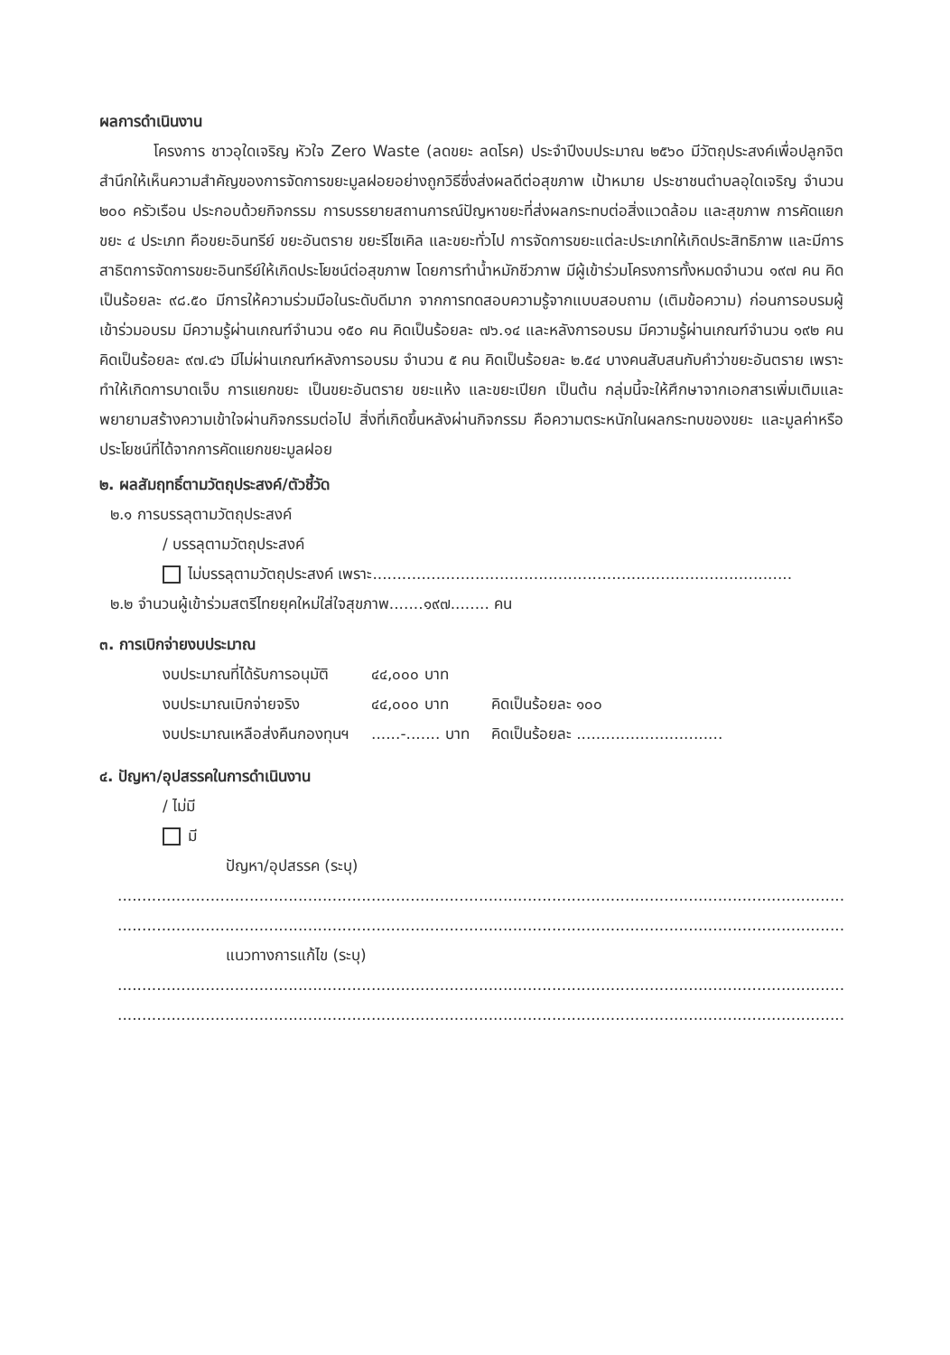ผลการดำเนินงาน
โครงการ ชาวอุใดเจริญ หัวใจ Zero Waste (ลดขยะ ลดโรค) ประจำปีงบประมาณ ๒๕๖๐ มีวัตถุประสงค์เพื่อปลูกจิตสำนึกให้เห็นความสำคัญของการจัดการขยะมูลฝอยอย่างถูกวิธีซึ่งส่งผลดีต่อสุขภาพ เป้าหมาย ประชาชนตำบลอุใดเจริญ จำนวน ๒๐๐ ครัวเรือน ประกอบด้วยกิจกรรม การบรรยายสถานการณ์ปัญหาขยะที่ส่งผลกระทบต่อสิ่งแวดล้อม และสุขภาพ การคัดแยกขยะ ๔ ประเภท คือขยะอินทรีย์ ขยะอันตราย ขยะรีไซเคิล และขยะทั่วไป การจัดการขยะแต่ละประเภทให้เกิดประสิทธิภาพ และมีการสาธิตการจัดการขยะอินทรีย์ให้เกิดประโยชน์ต่อสุขภาพ โดยการทำน้ำหมักชีวภาพ มีผู้เข้าร่วมโครงการทั้งหมดจำนวน ๑๙๗ คน คิดเป็นร้อยละ ๙๘.๕๐ มีการให้ความร่วมมือในระดับดีมาก จากการทดสอบความรู้จากแบบสอบถาม (เติมข้อความ) ก่อนการอบรมผู้เข้าร่วมอบรม มีความรู้ผ่านเกณฑ์จำนวน ๑๕๐ คน คิดเป็นร้อยละ ๗๖.๑๔ และหลังการอบรม มีความรู้ผ่านเกณฑ์จำนวน ๑๙๒ คน คิดเป็นร้อยละ ๙๗.๔๖ มีไม่ผ่านเกณฑ์หลังการอบรม จำนวน ๕ คน คิดเป็นร้อยละ ๒.๕๔ บางคนสับสนกับคำว่าขยะอันตราย เพราะทำให้เกิดการบาดเจ็บ การแยกขยะ เป็นขยะอันตราย ขยะแห้ง และขยะเปียก เป็นต้น กลุ่มนี้จะให้ศึกษาจากเอกสารเพิ่มเติมและพยายามสร้างความเข้าใจผ่านกิจกรรมต่อไป สิ่งที่เกิดขึ้นหลังผ่านกิจกรรม คือความตระหนักในผลกระทบของขยะ และมูลค่าหรือประโยชน์ที่ได้จากการคัดแยกขยะมูลฝอย
๒. ผลสัมฤทธิ์ตามวัตถุประสงค์/ตัวชี้วัด
๒.๑ การบรรลุตามวัตถุประสงค์
/ บรรลุตามวัตถุประสงค์
ไม่บรรลุตามวัตถุประสงค์ เพราะ......................................................................................
๒.๒ จำนวนผู้เข้าร่วมสตรีไทยยุคใหม่ใส่ใจสุขภาพ.......๑๙๗........ คน
๓. การเบิกจ่ายงบประมาณ
| งบประมาณที่ได้รับการอนุมัติ | ๔๔,๐๐๐ บาท | |
| งบประมาณเบิกจ่ายจริง | ๔๔,๐๐๐ บาท | คิดเป็นร้อยละ ๑๐๐ |
| งบประมาณเหลือส่งคืนกองทุนฯ | ......-....... บาท | คิดเป็นร้อยละ .............................. |
๔. ปัญหา/อุปสรรคในการดำเนินงาน
/ ไม่มี
มี
ปัญหา/อุปสรรค (ระบุ)
..............................................................................................................................................................
..............................................................................................................................................................
แนวทางการแก้ไข (ระบุ)
..............................................................................................................................................................
..............................................................................................................................................................